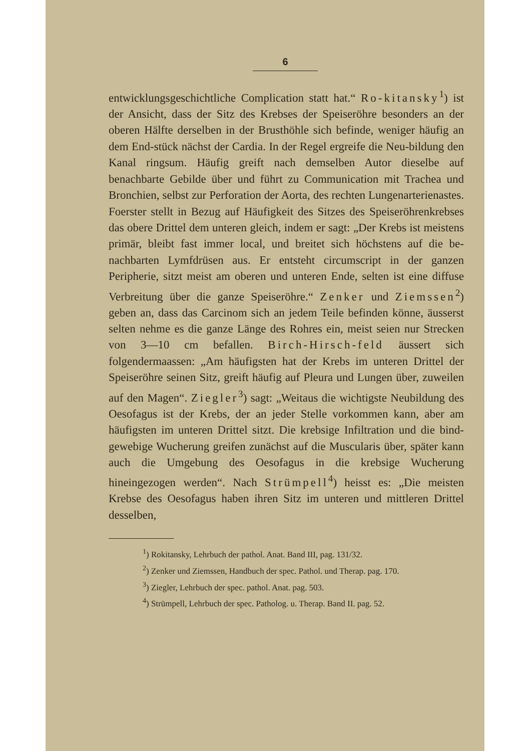6
entwicklungsgeschichtliche Complication statt hat.“ Ro-kitansky<sup>1</sup>) ist der Ansicht, dass der Sitz des Krebses der Speiseröhre besonders an der oberen Hälfte derselben in der Brusthöhle sich befinde, weniger häufig an dem End-stück nächst der Cardia. In der Regel ergreife die Neu-bildung den Kanal ringsum. Häufig greift nach demselben Autor dieselbe auf benachbarte Gebilde über und führt zu Communication mit Trachea und Bronchien, selbst zur Perforation der Aorta, des rechten Lungenarterienastes. Foerster stellt in Bezug auf Häufigkeit des Sitzes des Speiseröhrenkrebses das obere Drittel dem unteren gleich, indem er sagt: „Der Krebs ist meistens primär, bleibt fast immer local, und breitet sich höchstens auf die be-nachbarten Lymfdrüsen aus. Er entsteht circumscript in der ganzen Peripherie, sitzt meist am oberen und unteren Ende, selten ist eine diffuse Verbreitung über die ganze Speiseröhre.“ Zenker und Ziemssen<sup>2</sup>) geben an, dass das Carcinom sich an jedem Teile befinden könne, äusserst selten nehme es die ganze Länge des Rohres ein, meist seien nur Strecken von 3—10 cm befallen. Birch-Hirsch-feld äussert sich folgendermaassen: „Am häufigsten hat der Krebs im unteren Drittel der Speiseröhre seinen Sitz, greift häufig auf Pleura und Lungen über, zuweilen auf den Magen“. Ziegler<sup>3</sup>) sagt: „Weitaus die wichtigste Neubildung des Oesofagus ist der Krebs, der an jeder Stelle vorkommen kann, aber am häufigsten im unteren Drittel sitzt. Die krebsige Infiltration und die bind-gewebige Wucherung greifen zunächst auf die Muscularis über, später kann auch die Umgebung des Oesofagus in die krebsige Wucherung hineingezogen werden“. Nach Strümpell<sup>4</sup>) heisst es: „Die meisten Krebse des Oesofagus haben ihren Sitz im unteren und mittleren Drittel desselben,
<sup>1</sup>) Rokitansky, Lehrbuch der pathol. Anat. Band III, pag. 131/32.
<sup>2</sup>) Zenker und Ziemssen, Handbuch der spec. Pathol. und Therap. pag. 170.
<sup>3</sup>) Ziegler, Lehrbuch der spec. pathol. Anat. pag. 503.
<sup>4</sup>) Strümpell, Lehrbuch der spec. Patholog. u. Therap. Band II. pag. 52.